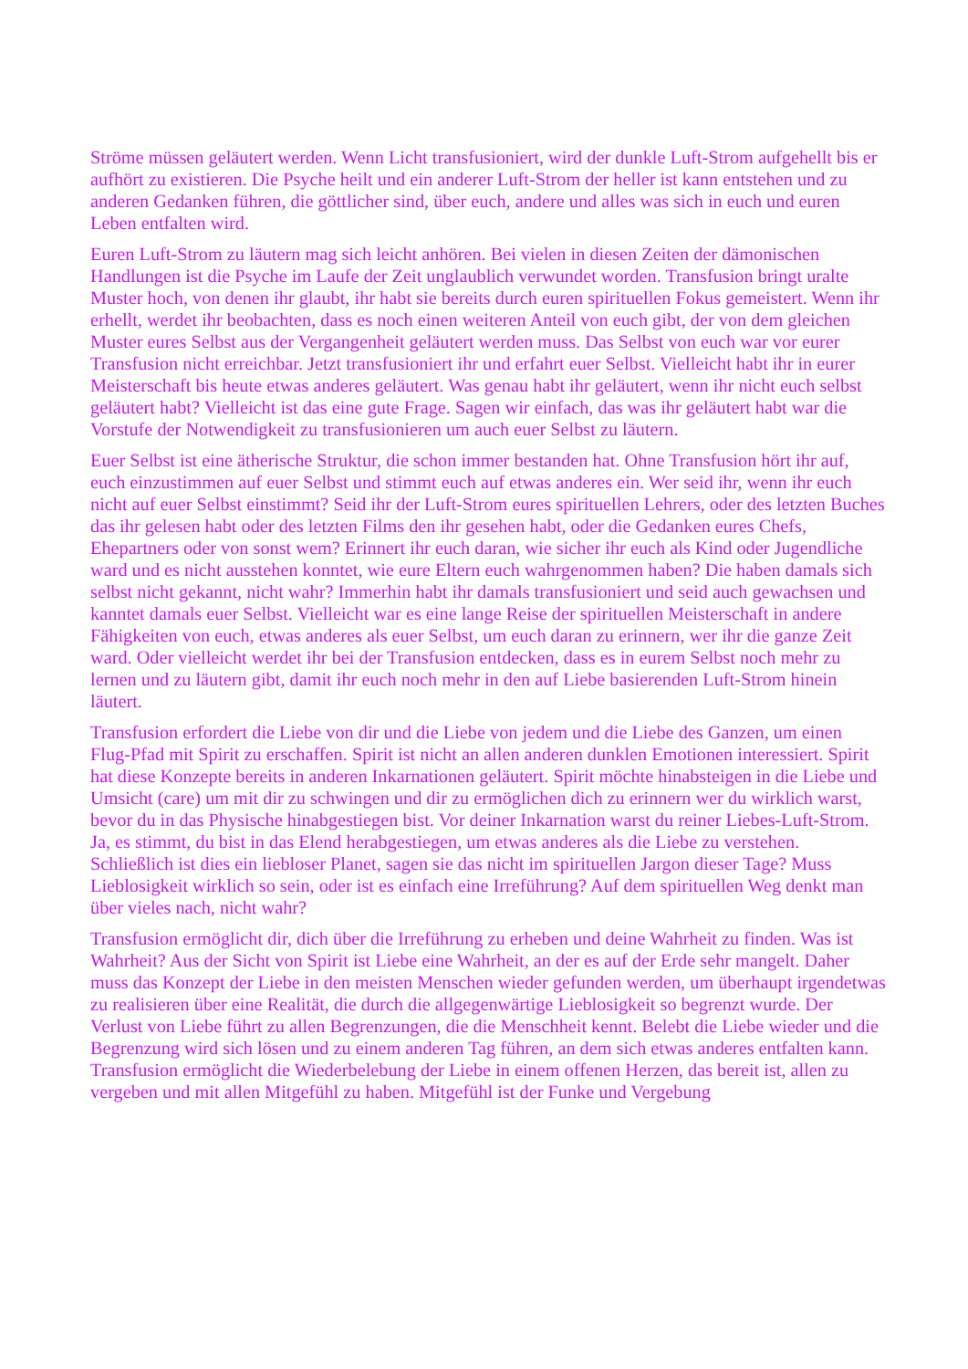Ströme müssen geläutert werden. Wenn Licht transfusioniert, wird der dunkle Luft-Strom aufgehellt bis er aufhört zu existieren. Die Psyche heilt und ein anderer Luft-Strom der heller ist kann entstehen und zu anderen Gedanken führen, die göttlicher sind, über euch, andere und alles was sich in euch und euren Leben entfalten wird.
Euren Luft-Strom zu läutern mag sich leicht anhören. Bei vielen in diesen Zeiten der dämonischen Handlungen ist die Psyche im Laufe der Zeit unglaublich verwundet worden. Transfusion bringt uralte Muster hoch, von denen ihr glaubt, ihr habt sie bereits durch euren spirituellen Fokus gemeistert. Wenn ihr erhellt, werdet ihr beobachten, dass es noch einen weiteren Anteil von euch gibt, der von dem gleichen Muster eures Selbst aus der Vergangenheit geläutert werden muss. Das Selbst von euch war vor eurer Transfusion nicht erreichbar. Jetzt transfusioniert ihr und erfahrt euer Selbst. Vielleicht habt ihr in eurer Meisterschaft bis heute etwas anderes geläutert. Was genau habt ihr geläutert, wenn ihr nicht euch selbst geläutert habt? Vielleicht ist das eine gute Frage. Sagen wir einfach, das was ihr geläutert habt war die Vorstufe der Notwendigkeit zu transfusionieren um auch euer Selbst zu läutern.
Euer Selbst ist eine ätherische Struktur, die schon immer bestanden hat. Ohne Transfusion hört ihr auf, euch einzustimmen auf euer Selbst und stimmt euch auf etwas anderes ein. Wer seid ihr, wenn ihr euch nicht auf euer Selbst einstimmt? Seid ihr der Luft-Strom eures spirituellen Lehrers, oder des letzten Buches das ihr gelesen habt oder des letzten Films den ihr gesehen habt, oder die Gedanken eures Chefs, Ehepartners oder von sonst wem? Erinnert ihr euch daran, wie sicher ihr euch als Kind oder Jugendliche ward und es nicht ausstehen konntet, wie eure Eltern euch wahrgenommen haben? Die haben damals sich selbst nicht gekannt, nicht wahr? Immerhin habt ihr damals transfusioniert und seid auch gewachsen und kanntet damals euer Selbst. Vielleicht war es eine lange Reise der spirituellen Meisterschaft in andere Fähigkeiten von euch, etwas anderes als euer Selbst, um euch daran zu erinnern, wer ihr die ganze Zeit ward. Oder vielleicht werdet ihr bei der Transfusion entdecken, dass es in eurem Selbst noch mehr zu lernen und zu läutern gibt, damit ihr euch noch mehr in den auf Liebe basierenden Luft-Strom hinein läutert.
Transfusion erfordert die Liebe von dir und die Liebe von jedem und die Liebe des Ganzen, um einen Flug-Pfad mit Spirit zu erschaffen. Spirit ist nicht an allen anderen dunklen Emotionen interessiert. Spirit hat diese Konzepte bereits in anderen Inkarnationen geläutert. Spirit möchte hinabsteigen in die Liebe und Umsicht (care) um mit dir zu schwingen und dir zu ermöglichen dich zu erinnern wer du wirklich warst, bevor du in das Physische hinabgestiegen bist. Vor deiner Inkarnation warst du reiner Liebes-Luft-Strom. Ja, es stimmt, du bist in das Elend herabgestiegen, um etwas anderes als die Liebe zu verstehen. Schließlich ist dies ein liebloser Planet, sagen sie das nicht im spirituellen Jargon dieser Tage? Muss Lieblosigkeit wirklich so sein, oder ist es einfach eine Irreführung? Auf dem spirituellen Weg denkt man über vieles nach, nicht wahr?
Transfusion ermöglicht dir, dich über die Irreführung zu erheben und deine Wahrheit zu finden. Was ist Wahrheit? Aus der Sicht von Spirit ist Liebe eine Wahrheit, an der es auf der Erde sehr mangelt. Daher muss das Konzept der Liebe in den meisten Menschen wieder gefunden werden, um überhaupt irgendetwas zu realisieren über eine Realität, die durch die allgegenwärtige Lieblosigkeit so begrenzt wurde. Der Verlust von Liebe führt zu allen Begrenzungen, die die Menschheit kennt. Belebt die Liebe wieder und die Begrenzung wird sich lösen und zu einem anderen Tag führen, an dem sich etwas anderes entfalten kann. Transfusion ermöglicht die Wiederbelebung der Liebe in einem offenen Herzen, das bereit ist, allen zu vergeben und mit allen Mitgefühl zu haben. Mitgefühl ist der Funke und Vergebung